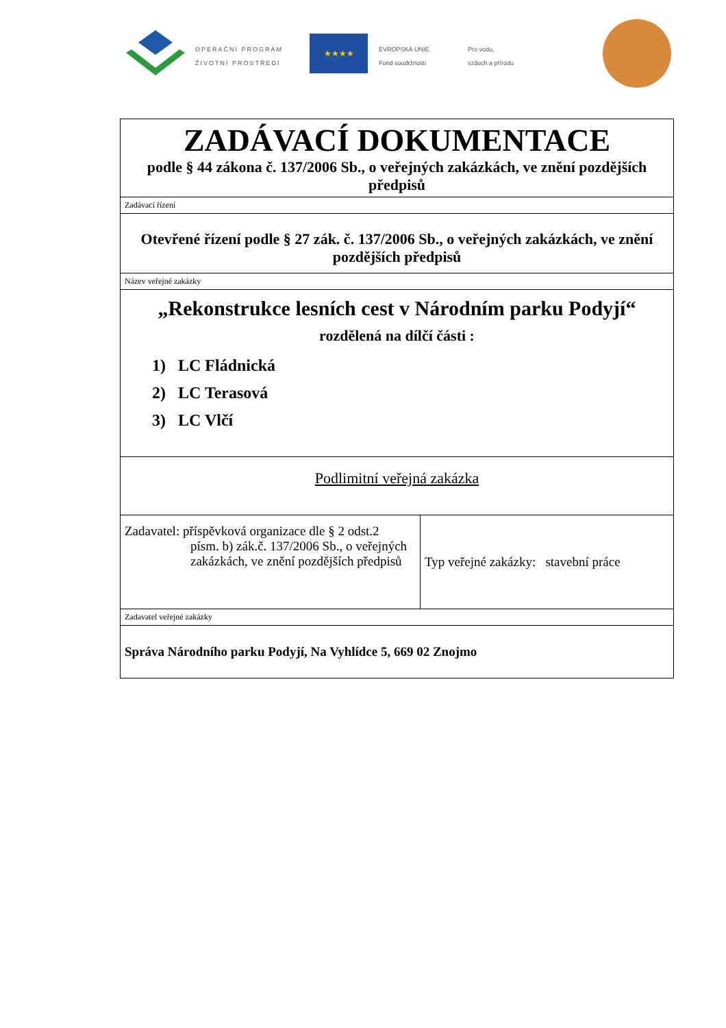OPERAČNÍ PROGRAM
ŽIVOTNÍ PROSTŘEDÍ
★★★★
EVROPSKÁ UNIE
Fond soudržnosti
Pro vodu,
vzduch a přírodu
| ZADÁVACÍ DOKUMENTACE podle § 44 zákona č. 137/2006 Sb., o veřejných zakázkách, ve znění pozdějších předpisů | |
| Zadávací řízení | |
| Otevřené řízení podle § 27 zák. č. 137/2006 Sb., o veřejných zakázkách, ve znění pozdějších předpisů | |
| Název veřejné zakázky | |
| „Rekonstrukce lesních cest v Národním parku Podyjí“ rozdělená na dílčí části : 1) LC Fládnická 2) LC Terasová 3) LC Vlčí | |
| Podlimitní veřejná zakázka | |
| Zadavatel: příspěvková organizace dle § 2 odst.2 písm. b) zák.č. 137/2006 Sb., o veřejných zakázkách, ve znění pozdějších předpisů | Typ veřejné zakázky: stavební práce |
| Zadavatel veřejné zakázky | |
| Správa Národního parku Podyjí, Na Vyhlídce 5, 669 02 Znojmo | |